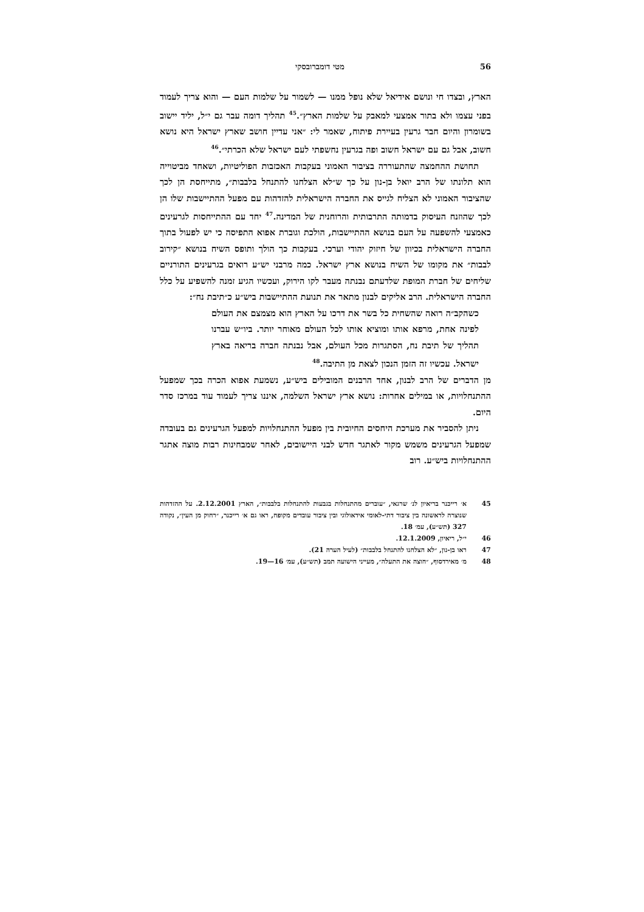56 מטי דומברובסקי
הארץ, ובצדו חי ונושם אידיאל שלא נופל ממנו — לשמור על שלמות העם — והוא צריך לעמוד בפני עצמו ולא בתור אמצעי למאבק על שלמות הארץ״.<sup>45</sup> תהליך דומה עבר גם י״ל, יליד יישוב בשומרון והיום חבר גרעין בעיירת פיתוח, שאמר לי: ״אני עדיין חושב שארץ ישראל היא נושא חשוב, אבל גם עם ישראל חשוב ופה בגרעין נחשפתי לעם ישראל שלא הכרתי״.<sup>46</sup>
תחושת ההחמצה שהתעוררה בציבור האמוני בעקבות האכזבות הפוליטיות, ושאחד מביטוייה הוא תלונתו של הרב יואל בן-נון על כך ש״לא הצלחנו להתנחל בלבבות״, מתייחסת הן לכך שהציבור האמוני לא הצליח לגייס את החברה הישראלית להזדהות עם מפעל ההתיישבות שלו הן לכך שהוזנח העיסוק בדמותה התרבותית והרוחנית של המדינה.<sup>47</sup> יחד עם ההתייחסות לגרעינים כאמצעי להשפעה על העם בנושא ההתיישבות, הולכת וגוברת אפוא התפיסה כי יש לפעול בתוך החברה הישראלית בכיוון של חיזוק יהודי וערכי. בעקבות כך הולך ותופס השיח בנושא ״קירוב לבבות״ את מקומו של השיח בנושא ארץ ישראל. כמה מרבני יש״ע רואים בגרעינים התורניים שליחים של חברת המופת שלדעתם נבנתה מעבר לקו הירוק, ועכשיו הגיע זמנה להשפיע על כלל החברה הישראלית. הרב אליקים לבנון מתאר את תנועת ההתיישבות ביש״ע כ״תיבת נח״:
כשהקב״ה רואה שהשחית כל בשר את דרכו על הארץ הוא מצמצם את העולם לפינה אחת, מרפא אותו ומוציא אותו לכל העולם מאוחר יותר. ביו״ש עברנו תהליך של תיבת נח, הסתגרות מכל העולם, אבל נבנתה חברה בריאה בארץ ישראל. עכשיו זה הזמן הנכון לצאת מן התיבה.<sup>48</sup>
מן הדברים של הרב לבנון, אחד הרבנים המובילים ביש״ע, נשמעת אפוא הכרה בכך שמפעל ההתנחלויות, או במילים אחרות: נושא ארץ ישראל השלמה, איננו צריך לעמוד עוד במרכז סדר היום.
ניתן להסביר את מערכת היחסים החיובית בין מפעל ההתנחלויות למפעל הגרעינים גם בעובדה שמפעל הגרעינים משמש מקור לאתגר חדש לבני היישובים, לאחר שמבחינות רבות מוצה אתגר ההתנחלויות ביש״ע. רוב
45 א׳ רייכנר בריאיון לנ׳ שרגאי, ״עוברים מהתנחלות בגבעות להתנחלות בלבבות״, הארץ 2.12.2001. על ההזדהות שנוצרה לראשונה בין ציבור דתי-לאומי אידאולוגי ובין ציבור עובדים מקופח, ראו גם א׳ רייכנר, ״רחוק מן העין״, נקודה 327 (תש״ע), עמ׳ 18.
46 י״ל, ריאיון, 12.1.2009.
47 ראו בן-נון, ״לא הצלחנו להתנחל בלבבות״ (לעיל הערה 21).
48 מ׳ מאירדסוף, ״חוצה את התעלה״, מעייני הישועה תמב (תש״ע), עמ׳ 16—19.